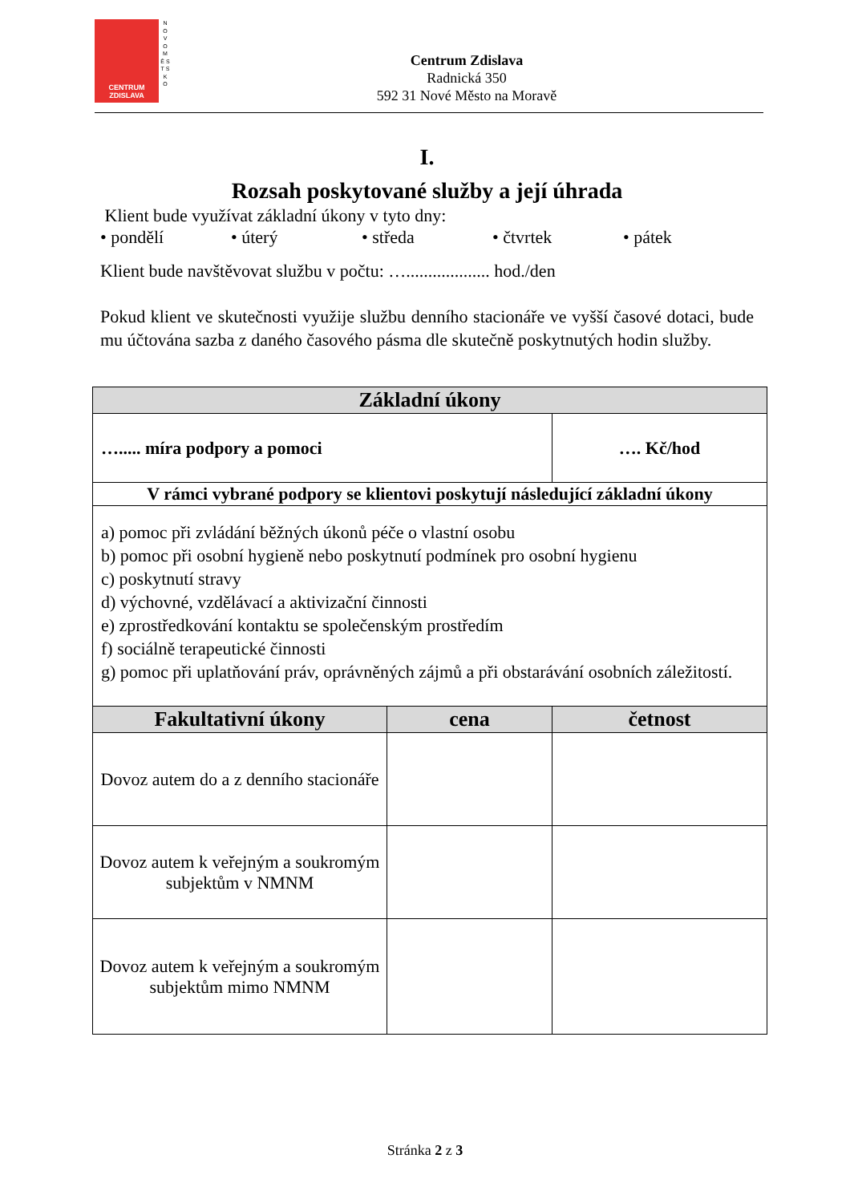CENTRUM
ZDISLAVA
N O V O M Ě S T S K O
Centrum Zdislava
Radnická 350
592 31 Nové Město na Moravě
I.
Rozsah poskytované služby a její úhrada
Klient bude využívat základní úkony v tyto dny:
• pondělí • úterý • středa • čtvrtek • pátek
Klient bude navštěvovat službu v počtu: …................... hod./den
Pokud klient ve skutečnosti využije službu denního stacionáře ve vyšší časové dotaci, bude mu účtována sazba z daného časového pásma dle skutečně poskytnutých hodin služby.
| Základní úkony | | |
| --- | --- | --- |
| …..... míra podpory a pomoci | | …. Kč/hod |
| V rámci vybrané podpory se klientovi poskytují následující základní úkony | | |
| a) pomoc při zvládání běžných úkonů péče o vlastní osobu b) pomoc při osobní hygieně nebo poskytnutí podmínek pro osobní hygienu c) poskytnutí stravy d) výchovné, vzdělávací a aktivizační činnosti e) zprostředkování kontaktu se společenským prostředím f) sociálně terapeutické činnosti g) pomoc při uplatňování práv, oprávněných zájmů a při obstarávání osobních záležitostí. | | |
| Fakultativní úkony | cena | četnost |
| Dovoz autem do a z denního stacionáře | | |
| Dovoz autem k veřejným a soukromým subjektům v NMNM | | |
| Dovoz autem k veřejným a soukromým subjektům mimo NMNM | | |
Stránka 2 z 3